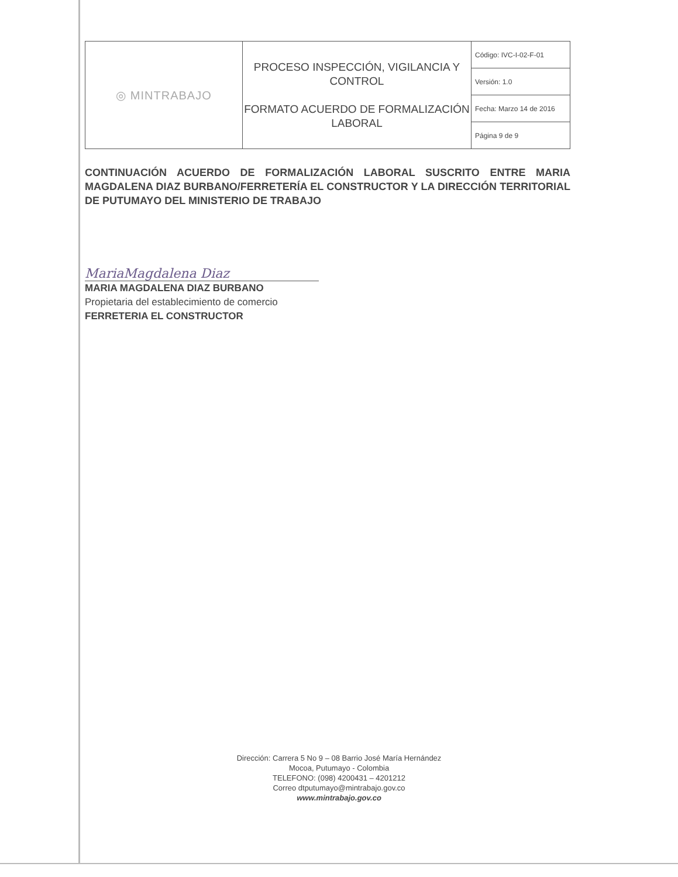| ◎ MINTRABAJO | PROCESO INSPECCIÓN, VIGILANCIA Y CONTROL FORMATO ACUERDO DE FORMALIZACIÓN LABORAL | Código: IVC-I-02-F-01 |
| | | Versión: 1.0 |
| | | Fecha: Marzo 14 de 2016 |
| | | Página 9 de 9 |
CONTINUACIÓN ACUERDO DE FORMALIZACIÓN LABORAL SUSCRITO ENTRE MARIA MAGDALENA DIAZ BURBANO/FERRETERÍA EL CONSTRUCTOR Y LA DIRECCIÓN TERRITORIAL DE PUTUMAYO DEL MINISTERIO DE TRABAJO
MariaMagdalena Diaz
MARIA MAGDALENA DIAZ BURBANO
Propietaria del establecimiento de comercio
FERRETERIA EL CONSTRUCTOR
Dirección: Carrera 5 No 9 – 08 Barrio José María Hernández
Mocoa, Putumayo - Colombia
TELEFONO: (098) 4200431 – 4201212
Correo dtputumayo@mintrabajo.gov.co
www.mintrabajo.gov.co